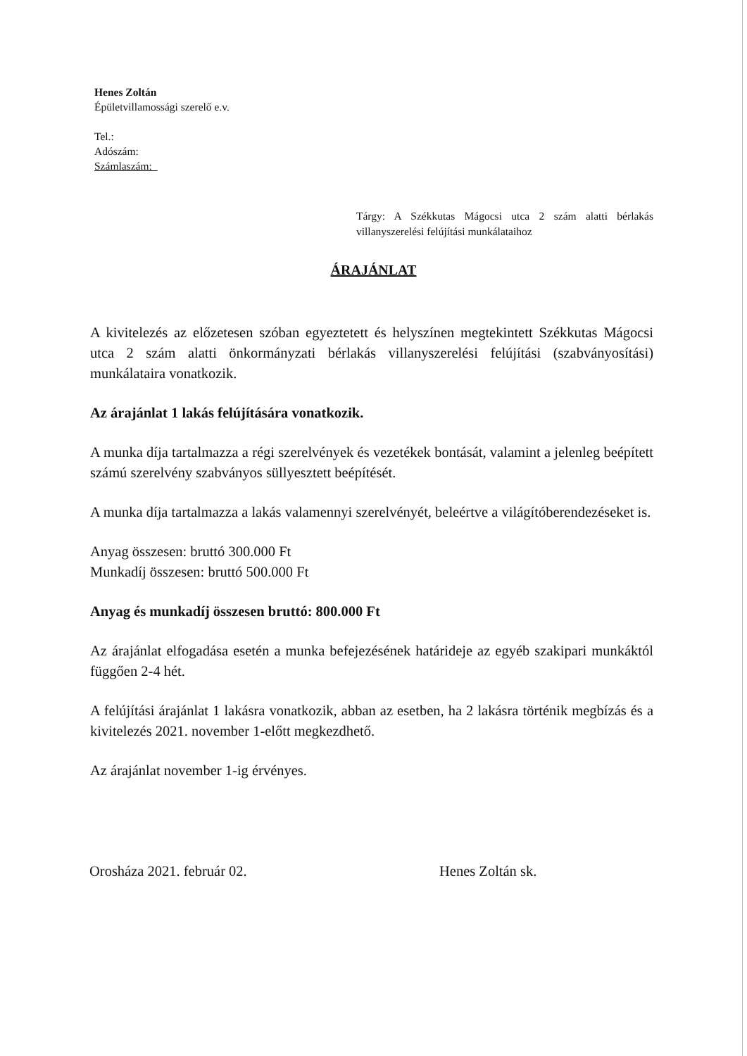Henes Zoltán
Épületvillamossági szerelő e.v.
Tel.:
Adószám:
Számlaszám:
Tárgy: A Székkutas Mágocsi utca 2 szám alatti bérlakás villanyszerelési felújítási munkálataihoz
ÁRAJÁNLAT
A kivitelezés az előzetesen szóban egyeztetett és helyszínen megtekintett Székkutas Mágocsi utca 2 szám alatti önkormányzati bérlakás villanyszerelési felújítási (szabványosítási) munkálataira vonatkozik.
Az árajánlat 1 lakás felújítására vonatkozik.
A munka díja tartalmazza a régi szerelvények és vezetékek bontását, valamint a jelenleg beépített számú szerelvény szabványos süllyesztett beépítését.
A munka díja tartalmazza a lakás valamennyi szerelvényét, beleértve a világítóberendezéseket is.
Anyag összesen: bruttó 300.000 Ft
Munkadíj összesen: bruttó 500.000 Ft
Anyag és munkadíj összesen bruttó: 800.000 Ft
Az árajánlat elfogadása esetén a munka befejezésének határideje az egyéb szakipari munkáktól függően 2-4 hét.
A felújítási árajánlat 1 lakásra vonatkozik, abban az esetben, ha 2 lakásra történik megbízás és a kivitelezés 2021. november 1-előtt megkezdhető.
Az árajánlat november 1-ig érvényes.
Orosháza 2021. február 02. Henes Zoltán sk.